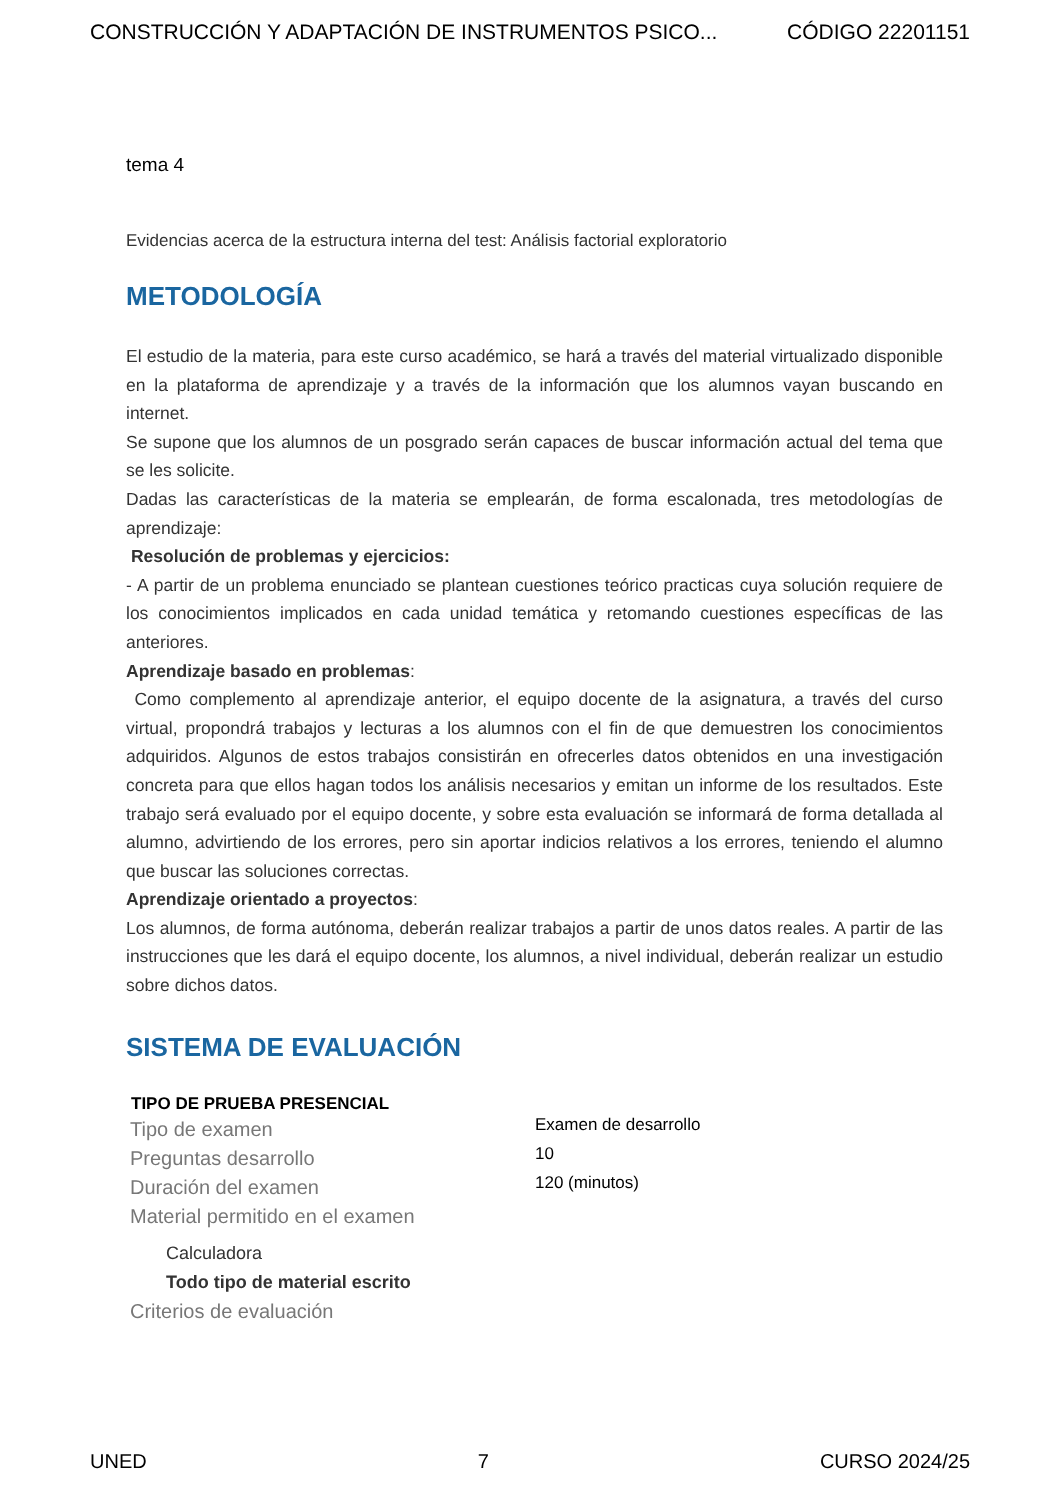CONSTRUCCIÓN Y ADAPTACIÓN DE INSTRUMENTOS PSICO... CÓDIGO 22201151
tema 4
Evidencias acerca de la estructura interna del test: Análisis factorial exploratorio
METODOLOGÍA
El estudio de la materia, para este curso académico, se hará a través del material virtualizado disponible en la plataforma de aprendizaje y a través de la información que los alumnos vayan buscando en internet.
Se supone que los alumnos de un posgrado serán capaces de buscar información actual del tema que se les solicite.
Dadas las características de la materia se emplearán, de forma escalonada, tres metodologías de aprendizaje:
Resolución de problemas y ejercicios:
- A partir de un problema enunciado se plantean cuestiones teórico practicas cuya solución requiere de los conocimientos implicados en cada unidad temática y retomando cuestiones específicas de las anteriores.
Aprendizaje basado en problemas:
Como complemento al aprendizaje anterior, el equipo docente de la asignatura, a través del curso virtual, propondrá trabajos y lecturas a los alumnos con el fin de que demuestren los conocimientos adquiridos. Algunos de estos trabajos consistirán en ofrecerles datos obtenidos en una investigación concreta para que ellos hagan todos los análisis necesarios y emitan un informe de los resultados. Este trabajo será evaluado por el equipo docente, y sobre esta evaluación se informará de forma detallada al alumno, advirtiendo de los errores, pero sin aportar indicios relativos a los errores, teniendo el alumno que buscar las soluciones correctas.
Aprendizaje orientado a proyectos:
Los alumnos, de forma autónoma, deberán realizar trabajos a partir de unos datos reales. A partir de las instrucciones que les dará el equipo docente, los alumnos, a nivel individual, deberán realizar un estudio sobre dichos datos.
SISTEMA DE EVALUACIÓN
| TIPO DE PRUEBA PRESENCIAL | |
| --- | --- |
| Tipo de examen | Examen de desarrollo |
| Preguntas desarrollo | 10 |
| Duración del examen | 120 (minutos) |
| Material permitido en el examen | |
| Calculadora | |
| Todo tipo de material escrito | |
| Criterios de evaluación | |
UNED 7 CURSO 2024/25